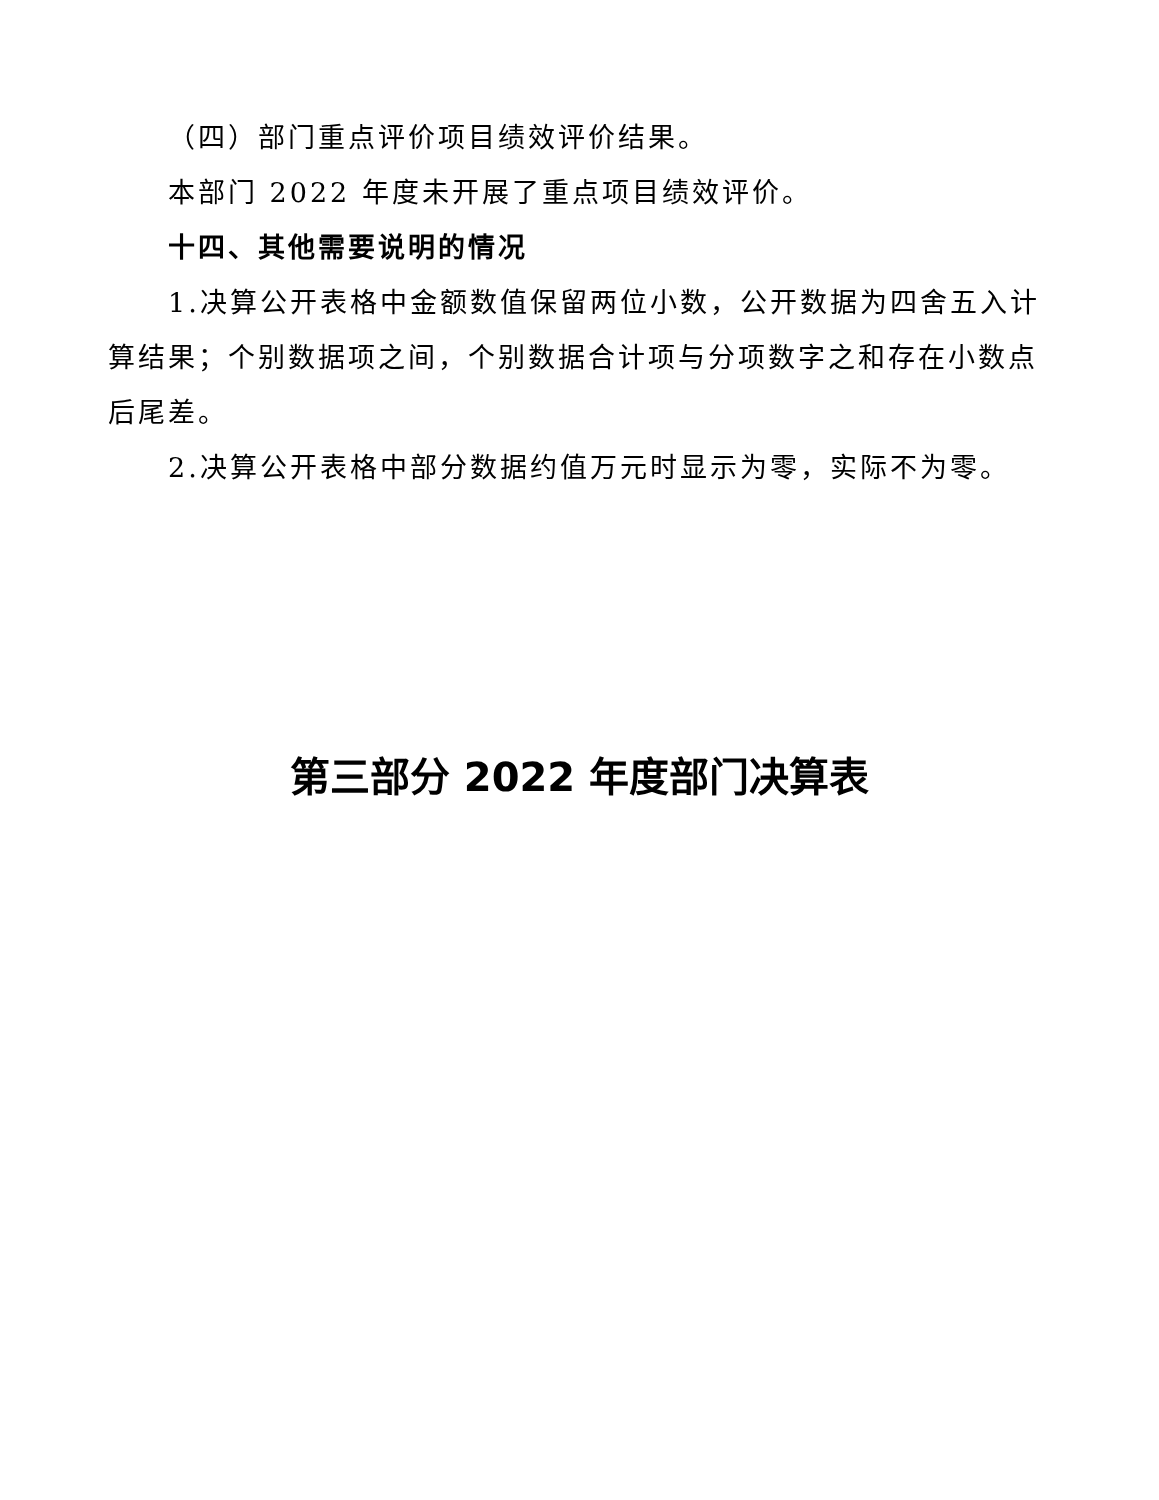（四）部门重点评价项目绩效评价结果。
本部门 2022 年度未开展了重点项目绩效评价。
十四、其他需要说明的情况
1.决算公开表格中金额数值保留两位小数，公开数据为四舍五入计算结果；个别数据项之间，个别数据合计项与分项数字之和存在小数点后尾差。
2.决算公开表格中部分数据约值万元时显示为零，实际不为零。
第三部分 2022 年度部门决算表